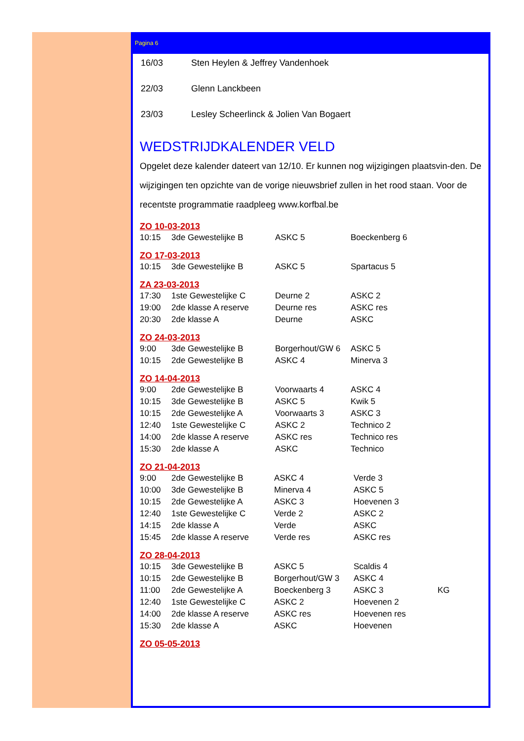Pagina 6
| 16/03 | Sten Heylen & Jeffrey Vandenhoek |
| 22/03 | Glenn Lanckbeen |
| 23/03 | Lesley Scheerlinck & Jolien Van Bogaert |
WEDSTRIJDKALENDER VELD
Opgelet deze kalender dateert van 12/10. Er kunnen nog wijzigingen plaatsvin-den. De wijzigingen ten opzichte van de vorige nieuwsbrief zullen in het rood staan. Voor de recentste programmatie raadpleeg www.korfbal.be
ZO 10-03-2013
| 10:15 | 3de Gewestelijke B | ASKC 5 | Boeckenberg 6 |
ZO 17-03-2013
| 10:15 | 3de Gewestelijke B | ASKC 5 | Spartacus 5 |
ZA 23-03-2013
| 17:30 | 1ste Gewestelijke C | Deurne 2 | ASKC 2 |
| 19:00 | 2de klasse A reserve | Deurne res | ASKC res |
| 20:30 | 2de klasse A | Deurne | ASKC |
ZO 24-03-2013
| 9:00 | 3de Gewestelijke B | Borgerhout/GW 6 | ASKC 5 |
| 10:15 | 2de Gewestelijke B | ASKC 4 | Minerva 3 |
ZO 14-04-2013
| 9:00 | 2de Gewestelijke B | Voorwaarts 4 | ASKC 4 |
| 10:15 | 3de Gewestelijke B | ASKC 5 | Kwik 5 |
| 10:15 | 2de Gewestelijke A | Voorwaarts 3 | ASKC 3 |
| 12:40 | 1ste Gewestelijke C | ASKC 2 | Technico 2 |
| 14:00 | 2de klasse A reserve | ASKC res | Technico res |
| 15:30 | 2de klasse A | ASKC | Technico |
ZO 21-04-2013
| 9:00 | 2de Gewestelijke B | ASKC 4 | Verde 3 | |
| 10:00 | 3de Gewestelijke B | Minerva 4 | ASKC 5 | |
| 10:15 | 2de Gewestelijke A | ASKC 3 | Hoevenen 3 | |
| 12:40 | 1ste Gewestelijke C | Verde 2 | ASKC 2 | |
| 14:15 | 2de klasse A | Verde | ASKC | |
| 15:45 | 2de klasse A reserve | Verde res | ASKC res | |
ZO 28-04-2013
| 10:15 | 3de Gewestelijke B | ASKC 5 | Scaldis 4 | |
| 10:15 | 2de Gewestelijke B | Borgerhout/GW 3 | ASKC 4 | |
| 11:00 | 2de Gewestelijke A | Boeckenberg 3 | ASKC 3 | KG |
| 12:40 | 1ste Gewestelijke C | ASKC 2 | Hoevenen 2 | |
| 14:00 | 2de klasse A reserve | ASKC res | Hoevenen res | |
| 15:30 | 2de klasse A | ASKC | Hoevenen | |
ZO 05-05-2013